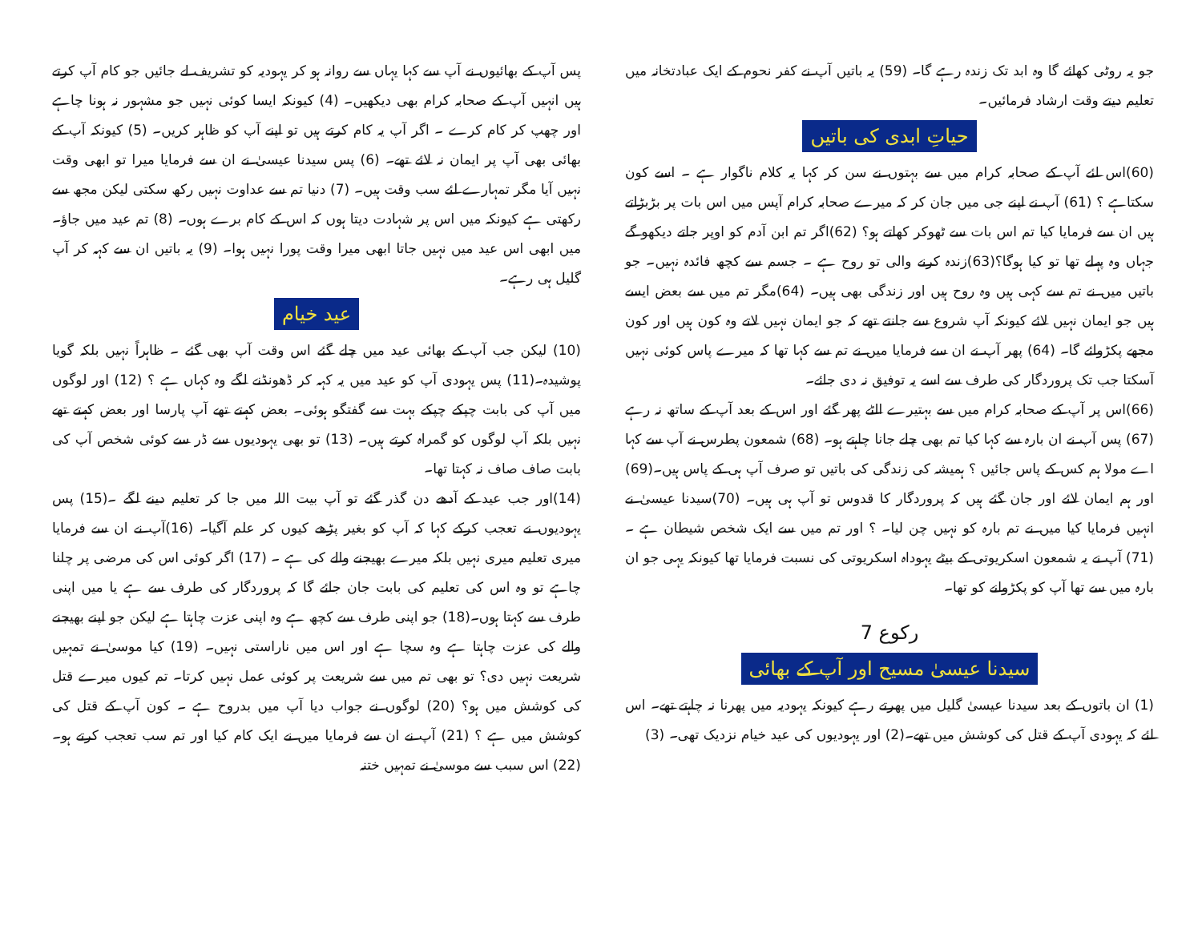جو یہ روٹی کھائے گا وہ ابد تک زندہ رہے گا۔ (59) یہ باتیں آپ نے کفر نحوم کے ایک عبادتخانہ میں تعلیم دیتے وقت ارشاد فرمائیں۔
حیاتِ ابدی کی باتیں
(60)اس لئے آپ کے صحابہ کرام میں سے بہتوں نے سن کر کہا یہ کلام ناگوار ہے ۔ اسے کون سکتاہے ؟ (61) آپ نے اپنے جی میں جان کر کہ میرے صحابہ کرام آپس میں اس بات پر بڑبڑاتے ہیں ان سے فرمایا کیا تم اس بات سے ٹھوکر کھاتے ہو؟ (62)اگر تم ابن آدم کو اوپر جاتے دیکھو گے جہاں وہ پہلے تھا تو کیا ہوگا؟(63)زندہ کرنے والی تو روح ہے ۔ جسم سے کچھ فائدہ نہیں۔ جو باتیں میں نے تم سے کہی ہیں وہ روح ہیں اور زندگی بھی ہیں۔ (64)مگر تم میں سے بعض ایسے ہیں جو ایمان نہیں لائے کیونکہ آپ شروع سے جانتے تھے کہ جو ایمان نہیں لاتے وہ کون ہیں اور کون مجھے پکڑوائے گا۔ (64) پھر آپ نے ان سے فرمایا میں نے تم سے کہا تھا کہ میرے پاس کوئی نہیں آسکتا جب تک پروردگار کی طرف سے اسے یہ توفیق نہ دی جائے۔
(66)اس پر آپ کے صحابہ کرام میں سے بہتیرے الٹے پھر گئے اور اس کے بعد آپ کے ساتھ نہ رہے (67) پس آپ نے ان بارہ سے کہا کیا تم بھی چلے جانا چاہتے ہو۔ (68) شمعون پطرس نے آپ سے کہا اے مولا ہم کس کے پاس جائیں ؟ ہمیشہ کی زندگی کی باتیں تو صرف آپ ہی کے پاس ہیں۔(69) اور ہم ایمان لائے اور جان گئے ہیں کہ پروردگار کا قدوس تو آپ ہی ہیں۔ (70)سیدنا عیسیٰ نے انہیں فرمایا کیا میں نے تم بارہ کو نہیں چن لیا۔ ؟ اور تم میں سے ایک شخص شیطان ہے ۔ (71) آپ نے یہ شمعون اسکریوتی کے بیٹے یہوداہ اسکریوتی کی نسبت فرمایا تھا کیونکہ یہی جو ان بارہ میں سے تھا آپ کو پکڑوانے کو تھا۔
رکوع 7
سیدنا عیسیٰ مسیح اور آپ کے بھائی
(1) ان باتوں کے بعد سیدنا عیسیٰ گلیل میں پھرتے رہے کیونکہ یہودیہ میں پھرنا نہ چاہتے تھے۔ اس لئے کہ یہودی آپ کے قتل کی کوشش میں تھے۔(2) اور یہودیوں کی عید خیام نزدیک تھی۔ (3)
پس آپ کے بھائیوں نے آپ سے کہا یہاں سے روانہ ہو کر یہودیہ کو تشریف لے جائیں جو کام آپ کرتے ہیں انہیں آپ کے صحابہ کرام بھی دیکھیں۔ (4) کیونکہ ایسا کوئی نہیں جو مشہور نہ ہونا چاہے اور چھپ کر کام کرے ۔ اگر آپ یہ کام کرتے ہیں تو اپنے آپ کو ظاہر کریں۔ (5) کیونکہ آپ کے بھائی بھی آپ پر ایمان نہ لائے تھے۔ (6) پس سیدنا عیسیٰ نے ان سے فرمایا میرا تو ابھی وقت نہیں آیا مگر تمہارے لئے سب وقت ہیں۔ (7) دنیا تم سے عداوت نہیں رکھ سکتی لیکن مجھ سے رکھتی ہے کیونکہ میں اس پر شہادت دیتا ہوں کہ اس کے کام برے ہوں۔ (8) تم عید میں جاؤ۔ میں ابھی اس عید میں نہیں جاتا ابھی میرا وقت پورا نہیں ہوا۔ (9) یہ باتیں ان سے کہہ کر آپ گلیل ہی رہے۔
عید خیام
(10) لیکن جب آپ کے بھائی عید میں چلے گئے اس وقت آپ بھی گئے ۔ ظاہراً نہیں بلکہ گویا پوشیدہ۔(11) پس یہودی آپ کو عید میں یہ کہہ کر ڈھونڈنے لگے وہ کہاں ہے ؟ (12) اور لوگوں میں آپ کی بابت چپکے چپکے بہت سے گفتگو ہوئی۔ بعض کہتے تھے آپ پارسا اور بعض کہتے تھے نہیں بلکہ آپ لوگوں کو گمراہ کرتے ہیں۔ (13) تو بھی یہودیوں سے ڈر سے کوئی شخص آپ کی بابت صاف صاف نہ کہتا تھا۔
(14)اور جب عید کے آدھے دن گذر گئے تو آپ بیت اللہ میں جا کر تعلیم دینے لگے ۔(15) پس یہودیوں نے تعجب کرکے کہا کہ آپ کو بغیر پڑھے کیوں کر علم آگیا۔ (16)آپ نے ان سے فرمایا میری تعلیم میری نہیں بلکہ میرے بھیجنے والے کی ہے ۔ (17) اگر کوئی اس کی مرضی پر چلنا چاہے تو وہ اس کی تعلیم کی بابت جان جائے گا کہ پروردگار کی طرف سے ہے یا میں اپنی طرف سے کہتا ہوں۔(18) جو اپنی طرف سے کچھ ہے وہ اپنی عزت چاہتا ہے لیکن جو اپنے بھیجنے والے کی عزت چاہتا ہے وہ سچا ہے اور اس میں ناراستی نہیں۔ (19) کیا موسیٰ نے تمہیں شریعت نہیں دی؟ تو بھی تم میں سے شریعت پر کوئی عمل نہیں کرتا۔ تم کیوں میرے قتل کی کوشش میں ہو؟ (20) لوگوں نے جواب دیا آپ میں بدروح ہے ۔ کون آپ کے قتل کی کوشش میں ہے ؟ (21) آپ نے ان سے فرمایا میں نے ایک کام کیا اور تم سب تعجب کرتے ہو۔(22) اس سبب سے موسیٰ نے تمہیں ختنہ